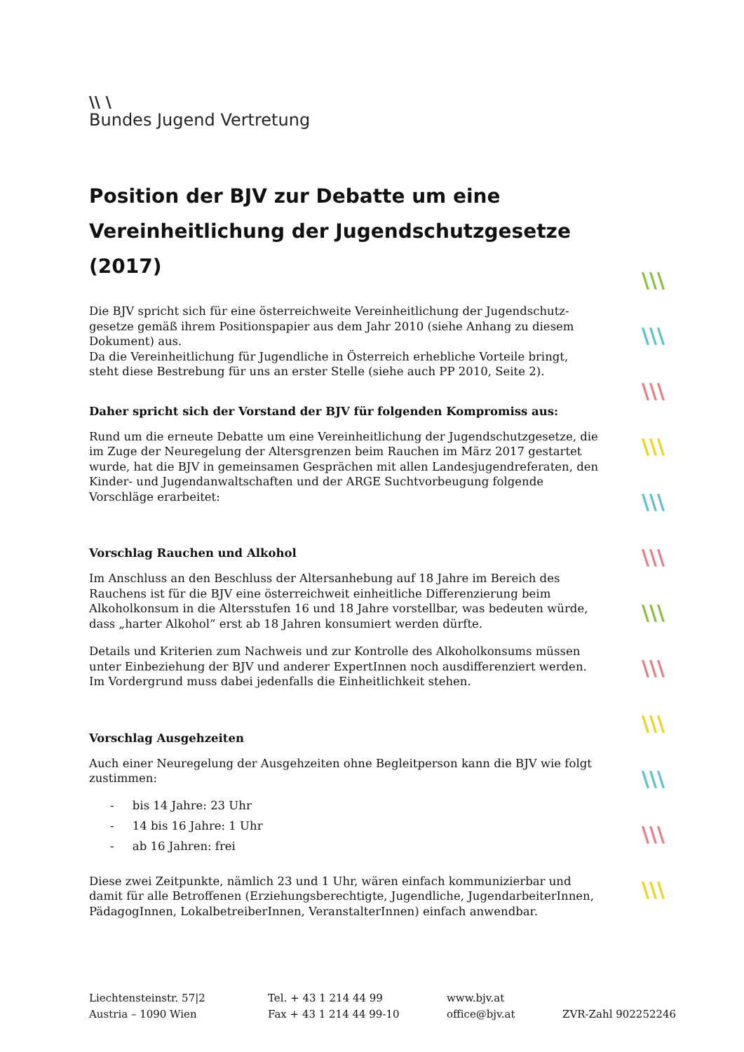\\ \
Bundes Jugend Vertretung
Position der BJV zur Debatte um eine Vereinheitlichung der Jugendschutzgesetze (2017)
Die BJV spricht sich für eine österreichweite Vereinheitlichung der Jugendschutz-gesetze gemäß ihrem Positionspapier aus dem Jahr 2010 (siehe Anhang zu diesem Dokument) aus.
Da die Vereinheitlichung für Jugendliche in Österreich erhebliche Vorteile bringt, steht diese Bestrebung für uns an erster Stelle (siehe auch PP 2010, Seite 2).
Daher spricht sich der Vorstand der BJV für folgenden Kompromiss aus:
Rund um die erneute Debatte um eine Vereinheitlichung der Jugendschutzgesetze, die im Zuge der Neuregelung der Altersgrenzen beim Rauchen im März 2017 gestartet wurde, hat die BJV in gemeinsamen Gesprächen mit allen Landesjugendreferaten, den Kinder- und Jugendanwaltschaften und der ARGE Suchtvorbeugung folgende Vorschläge erarbeitet:
Vorschlag Rauchen und Alkohol
Im Anschluss an den Beschluss der Altersanhebung auf 18 Jahre im Bereich des Rauchens ist für die BJV eine österreichweit einheitliche Differenzierung beim Alkoholkonsum in die Altersstufen 16 und 18 Jahre vorstellbar, was bedeuten würde, dass „harter Alkohol“ erst ab 18 Jahren konsumiert werden dürfte.
Details und Kriterien zum Nachweis und zur Kontrolle des Alkoholkonsums müssen unter Einbeziehung der BJV und anderer ExpertInnen noch ausdifferenziert werden. Im Vordergrund muss dabei jedenfalls die Einheitlichkeit stehen.
Vorschlag Ausgehzeiten
Auch einer Neuregelung der Ausgehzeiten ohne Begleitperson kann die BJV wie folgt zustimmen:
- bis 14 Jahre: 23 Uhr
- 14 bis 16 Jahre: 1 Uhr
- ab 16 Jahren: frei
Diese zwei Zeitpunkte, nämlich 23 und 1 Uhr, wären einfach kommunizierbar und damit für alle Betroffenen (Erziehungsberechtigte, Jugendliche, JugendarbeiterInnen, PädagogInnen, LokalbetreiberInnen, VeranstalterInnen) einfach anwendbar.
\\\
\\\
\\\
\\\
\\\
\\\
\\\
\\\
\\\
\\\
\\\
\\\
Liechtensteinstr. 57|2
Austria – 1090 Wien
Tel. + 43 1 214 44 99
Fax + 43 1 214 44 99-10
www.bjv.at
office@bjv.at
ZVR-Zahl 902252246